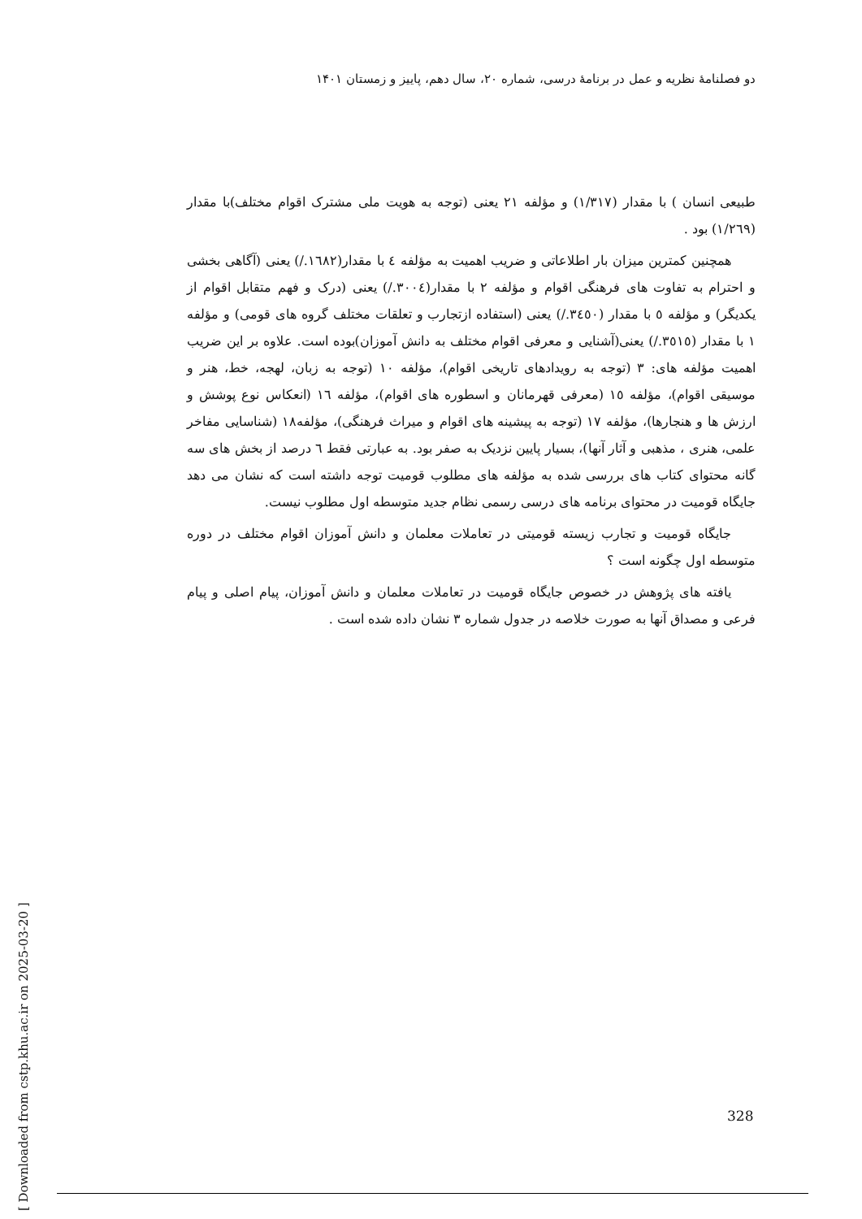دو فصلنامهٔ نظریه و عمل در برنامهٔ درسی، شماره ۲۰، سال دهم، پاییز و زمستان ۱۴۰۱
طبیعی انسان ) با مقدار (۱/۳۱۷) و مؤلفه ۲۱ یعنی (توجه به هویت ملی مشترک اقوام مختلف)با مقدار (۱/۲٦۹) بود .
همچنین کمترین میزان بار اطلاعاتی و ضریب اهمیت به مؤلفه ٤ با مقدار(۱٦۸۲./) یعنی (آگاهی بخشی و احترام به تفاوت های فرهنگی اقوام و مؤلفه ۲ با مقدار(۳۰۰٤./) یعنی (درک و فهم متقابل اقوام از یکدیگر) و مؤلفه ٥ با مقدار (۳٤٥۰./) یعنی (استفاده ازتجارب و تعلقات مختلف گروه های قومی) و مؤلفه ۱ با مقدار (۳٥۱٥./) یعنی(آشنایی و معرفی اقوام مختلف به دانش آموزان)بوده است. علاوه بر این ضریب اهمیت مؤلفه های: ۳ (توجه به رویدادهای تاریخی اقوام)، مؤلفه ۱۰ (توجه به زبان، لهجه، خط، هنر و موسیقی اقوام)، مؤلفه ۱٥ (معرفی قهرمانان و اسطوره های اقوام)، مؤلفه ۱٦ (انعکاس نوع پوشش و ارزش ها و هنجارها)، مؤلفه ۱۷ (توجه به پیشینه های اقوام و میراث فرهنگی)، مؤلفه۱۸ (شناسایی مفاخر علمی، هنری ، مذهبی و آثار آنها)، بسیار پایین نزدیک به صفر بود. به عبارتی فقط ٦ درصد از بخش های سه گانه محتوای کتاب های بررسی شده به مؤلفه های مطلوب قومیت توجه داشته است که نشان می دهد جایگاه قومیت در محتوای برنامه های درسی رسمی نظام جدید متوسطه اول مطلوب نیست.
جایگاه قومیت و تجارب زیسته قومیتی در تعاملات معلمان و دانش آموزان اقوام مختلف در دوره متوسطه اول چگونه است ؟
یافته های پژوهش در خصوص جایگاه قومیت در تعاملات معلمان و دانش آموزان، پیام اصلی و پیام فرعی و مصداق آنها به صورت خلاصه در جدول شماره ۳ نشان داده شده است .
[ Downloaded from cstp.khu.ac.ir on 2025-03-20 ]
328